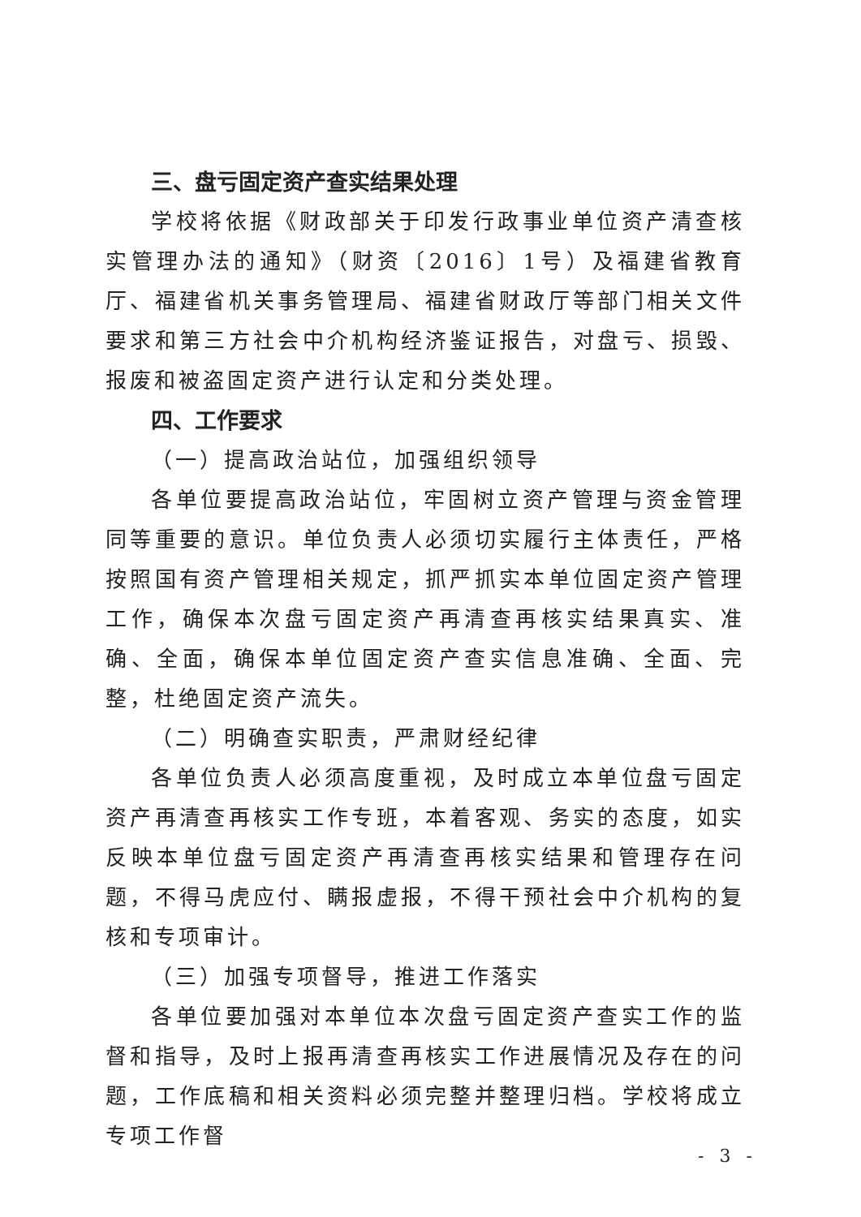三、盘亏固定资产查实结果处理
学校将依据《财政部关于印发行政事业单位资产清查核实管理办法的通知》（财资〔2016〕1号）及福建省教育厅、福建省机关事务管理局、福建省财政厅等部门相关文件要求和第三方社会中介机构经济鉴证报告，对盘亏、损毁、报废和被盗固定资产进行认定和分类处理。
四、工作要求
（一）提高政治站位，加强组织领导
各单位要提高政治站位，牢固树立资产管理与资金管理同等重要的意识。单位负责人必须切实履行主体责任，严格按照国有资产管理相关规定，抓严抓实本单位固定资产管理工作，确保本次盘亏固定资产再清查再核实结果真实、准确、全面，确保本单位固定资产查实信息准确、全面、完整，杜绝固定资产流失。
（二）明确查实职责，严肃财经纪律
各单位负责人必须高度重视，及时成立本单位盘亏固定资产再清查再核实工作专班，本着客观、务实的态度，如实反映本单位盘亏固定资产再清查再核实结果和管理存在问题，不得马虎应付、瞒报虚报，不得干预社会中介机构的复核和专项审计。
（三）加强专项督导，推进工作落实
各单位要加强对本单位本次盘亏固定资产查实工作的监督和指导，及时上报再清查再核实工作进展情况及存在的问题，工作底稿和相关资料必须完整并整理归档。学校将成立专项工作督
- 3 -